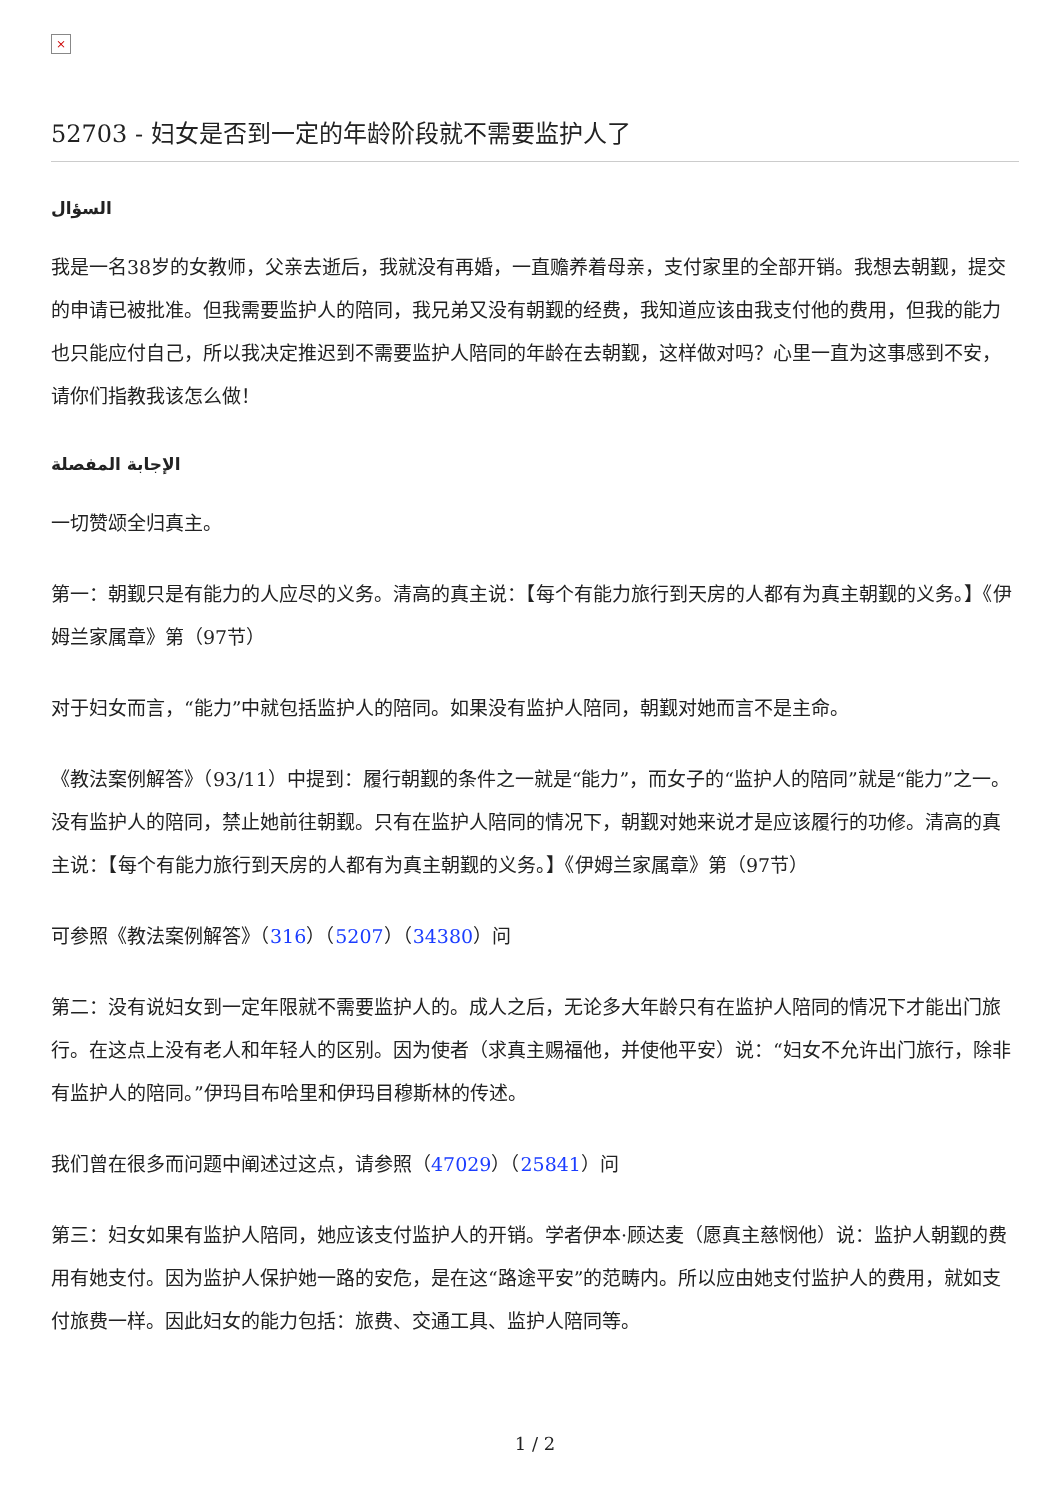×
52703 - 妇女是否到一定的年龄阶段就不需要监护人了
السؤال
我是一名38岁的女教师，父亲去逝后，我就没有再婚，一直赡养着母亲，支付家里的全部开销。我想去朝觐，提交的申请已被批准。但我需要监护人的陪同，我兄弟又没有朝觐的经费，我知道应该由我支付他的费用，但我的能力也只能应付自己，所以我决定推迟到不需要监护人陪同的年龄在去朝觐，这样做对吗？心里一直为这事感到不安，请你们指教我该怎么做！
الإجابة المفصلة
一切赞颂全归真主。
第一：朝觐只是有能力的人应尽的义务。清高的真主说：【每个有能力旅行到天房的人都有为真主朝觐的义务。】《伊姆兰家属章》第（97节）
对于妇女而言，“能力”中就包括监护人的陪同。如果没有监护人陪同，朝觐对她而言不是主命。
《教法案例解答》（93/11）中提到：履行朝觐的条件之一就是“能力”，而女子的“监护人的陪同”就是“能力”之一。没有监护人的陪同，禁止她前往朝觐。只有在监护人陪同的情况下，朝觐对她来说才是应该履行的功修。清高的真主说：【每个有能力旅行到天房的人都有为真主朝觐的义务。】《伊姆兰家属章》第（97节）
可参照《教法案例解答》（316）（5207）（34380）问
第二：没有说妇女到一定年限就不需要监护人的。成人之后，无论多大年龄只有在监护人陪同的情况下才能出门旅行。在这点上没有老人和年轻人的区别。因为使者（求真主赐福他，并使他平安）说：“妇女不允许出门旅行，除非有监护人的陪同。”伊玛目布哈里和伊玛目穆斯林的传述。
我们曾在很多而问题中阐述过这点，请参照（47029）（25841）问
第三：妇女如果有监护人陪同，她应该支付监护人的开销。学者伊本·顾达麦（愿真主慈悯他）说：监护人朝觐的费用有她支付。因为监护人保护她一路的安危，是在这“路途平安”的范畴内。所以应由她支付监护人的费用，就如支付旅费一样。因此妇女的能力包括：旅费、交通工具、监护人陪同等。
1 / 2